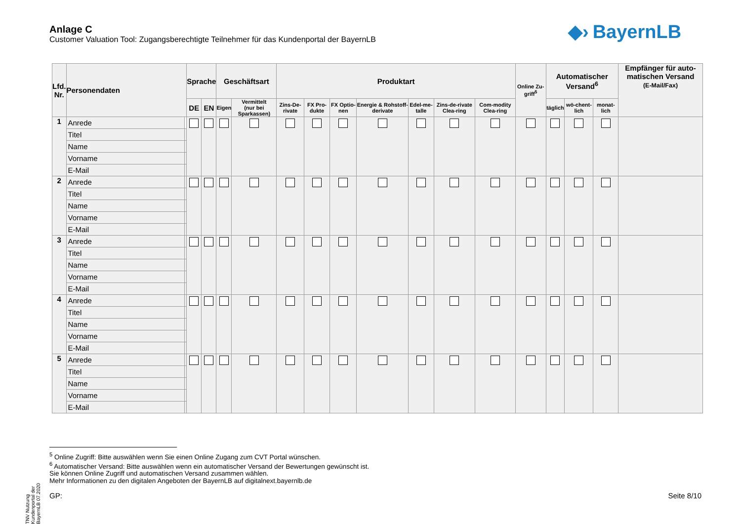Anlage C
Customer Valuation Tool: Zugangsberechtigte Teilnehmer für das Kundenportal der BayernLB
◆› BayernLB
| Lfd. Nr. | Personendaten | | Sprache | | Geschäftsart | | Produktart | | | | | | | Online Zu-griff<sup>5</sup> | Automatischer Versand<sup>6</sup> | | | Empfänger für auto-matischen Versand (E-Mail/Fax) |
| --- | --- | --- | --- | --- | --- | --- | --- | --- | --- | --- | --- | --- | --- | --- | --- | --- | --- | --- |
| | | | DE | EN | Eigen | Vermittelt (nur bei Sparkassen) | Zins-De-rivate | FX Pro-dukte | FX Optio-nen | Energie & Rohstoff-derivate | Edel-me-talle | Zins-de-rivate Clea-ring | Com-modity Clea-ring | | täglich | wö-chent-lich | monat-lich | |
| 1 | Anrede | | | | | | | | | | | | | | | | | |
| | Titel | | | | | | | | | | | | | | | | | |
| | Name | | | | | | | | | | | | | | | | | |
| | Vorname | | | | | | | | | | | | | | | | | |
| | E-Mail | | | | | | | | | | | | | | | | | |
| 2 | Anrede | | | | | | | | | | | | | | | | | |
| | Titel | | | | | | | | | | | | | | | | | |
| | Name | | | | | | | | | | | | | | | | | |
| | Vorname | | | | | | | | | | | | | | | | | |
| | E-Mail | | | | | | | | | | | | | | | | | |
| 3 | Anrede | | | | | | | | | | | | | | | | | |
| | Titel | | | | | | | | | | | | | | | | | |
| | Name | | | | | | | | | | | | | | | | | |
| | Vorname | | | | | | | | | | | | | | | | | |
| | E-Mail | | | | | | | | | | | | | | | | | |
| 4 | Anrede | | | | | | | | | | | | | | | | | |
| | Titel | | | | | | | | | | | | | | | | | |
| | Name | | | | | | | | | | | | | | | | | |
| | Vorname | | | | | | | | | | | | | | | | | |
| | E-Mail | | | | | | | | | | | | | | | | | |
| 5 | Anrede | | | | | | | | | | | | | | | | | |
| | Titel | | | | | | | | | | | | | | | | | |
| | Name | | | | | | | | | | | | | | | | | |
| | Vorname | | | | | | | | | | | | | | | | | |
| | E-Mail | | | | | | | | | | | | | | | | | |
TNV Nutzung Kundenportal der BayernLB 07.2020
<sup>5</sup> Online Zugriff: Bitte auswählen wenn Sie einen Online Zugang zum CVT Portal wünschen.
<sup>6</sup> Automatischer Versand: Bitte auswählen wenn ein automatischer Versand der Bewertungen gewünscht ist.
Sie können Online Zugriff und automatischen Versand zusammen wählen.
Mehr Informationen zu den digitalen Angeboten der BayernLB auf digitalnext.bayernlb.de
GP: Seite 8/10